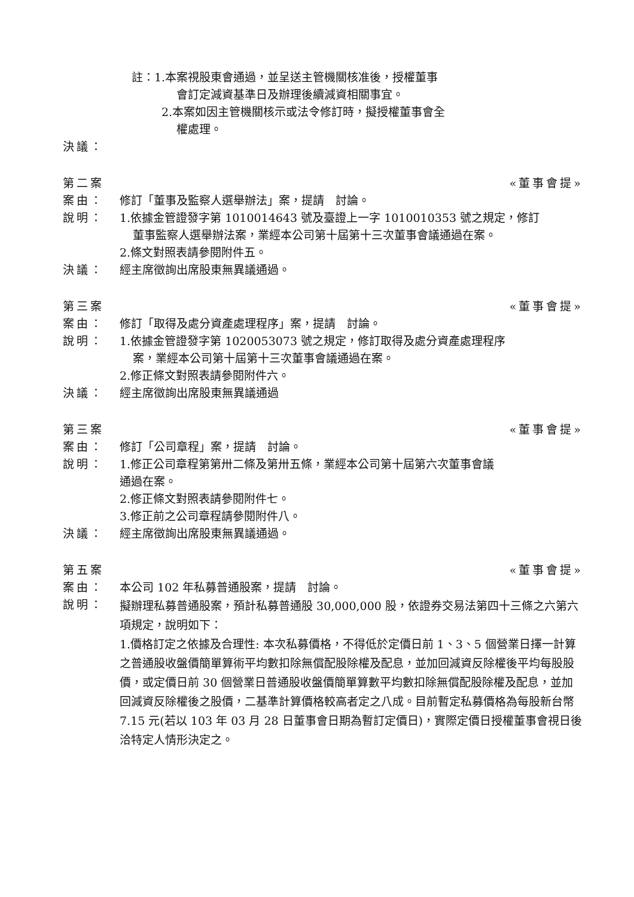註：1.本案視股東會通過，並呈送主管機關核准後，授權董事
會訂定減資基準日及辦理後續減資相關事宜。
2.本案如因主管機關核示或法令修訂時，擬授權董事會全
權處理。
決議：
第二案 «董事會提»
案由： 修訂「董事及監察人選舉辦法」案，提請　討論。
說明： 1.依據金管證發字第 1010014643 號及臺證上一字 1010010353 號之規定，修訂
董事監察人選舉辦法案，業經本公司第十屆第十三次董事會議通過在案。
2.條文對照表請參閱附件五。
決議： 經主席徵詢出席股東無異議通過。
第三案 «董事會提»
案由： 修訂「取得及處分資產處理程序」案，提請　討論。
說明： 1.依據金管證發字第 1020053073 號之規定，修訂取得及處分資產處理程序
案，業經本公司第十屆第十三次董事會議通過在案。
2.修正條文對照表請參閱附件六。
決議： 經主席徵詢出席股東無異議通過
第三案 «董事會提»
案由： 修訂「公司章程」案，提請　討論。
說明： 1.修正公司章程第第卅二條及第卅五條，業經本公司第十屆第六次董事會議
通過在案。
2.修正條文對照表請參閱附件七。
3.修正前之公司章程請參閱附件八。
決議： 經主席徵詢出席股東無異議通過。
第五案 «董事會提»
案由： 本公司 102 年私募普通股案，提請　討論。
說明：
擬辦理私募普通股案，預計私募普通股 30,000,000 股，依證券交易法第四十三條之六第六項規定，說明如下：
1.價格訂定之依據及合理性: 本次私募價格，不得低於定價日前 1、3、5 個營業日擇一計算之普通股收盤價簡單算術平均數扣除無償配股除權及配息，並加回減資反除權後平均每股股價，或定價日前 30 個營業日普通股收盤價簡單算數平均數扣除無償配股除權及配息，並加回減資反除權後之股價，二基準計算價格較高者定之八成。目前暫定私募價格為每股新台幣 7.15 元(若以 103 年 03 月 28 日董事會日期為暫訂定價日)，實際定價日授權董事會視日後洽特定人情形決定之。